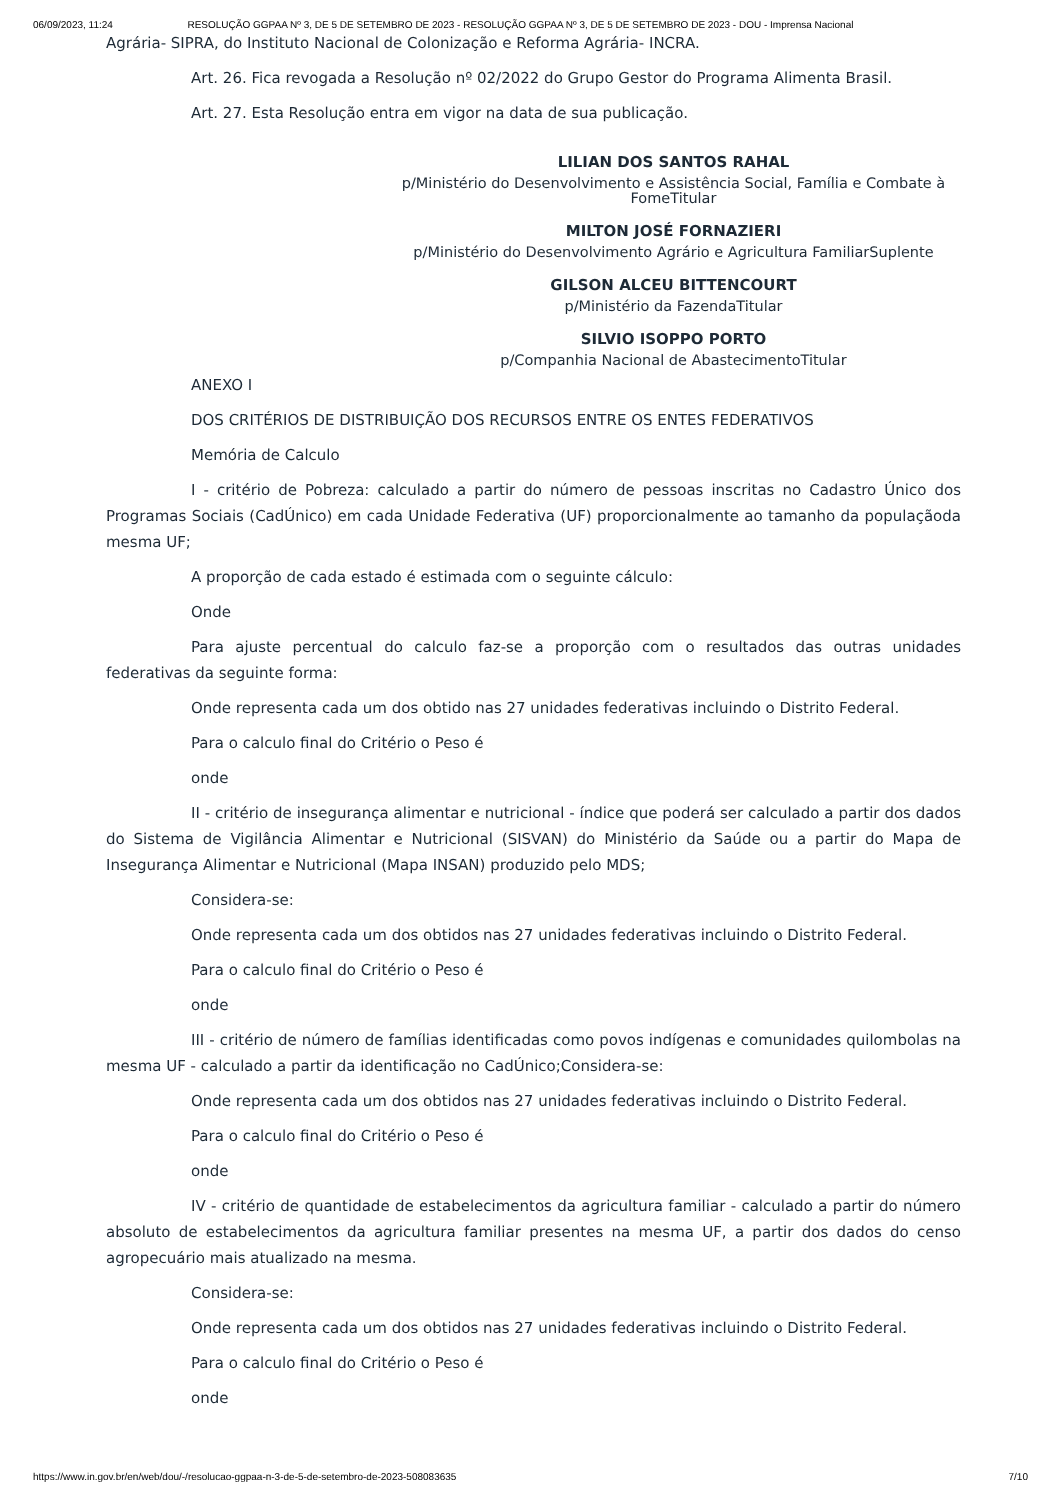06/09/2023, 11:24 RESOLUÇÃO GGPAA Nº 3, DE 5 DE SETEMBRO DE 2023 - RESOLUÇÃO GGPAA Nº 3, DE 5 DE SETEMBRO DE 2023 - DOU - Imprensa Nacional
Agrária- SIPRA, do Instituto Nacional de Colonização e Reforma Agrária- INCRA.
Art. 26. Fica revogada a Resolução nº 02/2022 do Grupo Gestor do Programa Alimenta Brasil.
Art. 27. Esta Resolução entra em vigor na data de sua publicação.
LILIAN DOS SANTOS RAHAL
p/Ministério do Desenvolvimento e Assistência Social, Família e Combate à FomeTitular
MILTON JOSÉ FORNAZIERI
p/Ministério do Desenvolvimento Agrário e Agricultura FamiliarSuplente
GILSON ALCEU BITTENCOURT
p/Ministério da FazendaTitular
SILVIO ISOPPO PORTO
p/Companhia Nacional de AbastecimentoTitular
ANEXO I
DOS CRITÉRIOS DE DISTRIBUIÇÃO DOS RECURSOS ENTRE OS ENTES FEDERATIVOS
Memória de Calculo
I - critério de Pobreza: calculado a partir do número de pessoas inscritas no Cadastro Único dos Programas Sociais (CadÚnico) em cada Unidade Federativa (UF) proporcionalmente ao tamanho da populaçãoda mesma UF;
A proporção de cada estado é estimada com o seguinte cálculo:
Onde
Para ajuste percentual do calculo faz-se a proporção com o resultados das outras unidades federativas da seguinte forma:
Onde representa cada um dos obtido nas 27 unidades federativas incluindo o Distrito Federal.
Para o calculo final do Critério o Peso é
onde
II - critério de insegurança alimentar e nutricional - índice que poderá ser calculado a partir dos dados do Sistema de Vigilância Alimentar e Nutricional (SISVAN) do Ministério da Saúde ou a partir do Mapa de Insegurança Alimentar e Nutricional (Mapa INSAN) produzido pelo MDS;
Considera-se:
Onde representa cada um dos obtidos nas 27 unidades federativas incluindo o Distrito Federal.
Para o calculo final do Critério o Peso é
onde
III - critério de número de famílias identificadas como povos indígenas e comunidades quilombolas na mesma UF - calculado a partir da identificação no CadÚnico;Considera-se:
Onde representa cada um dos obtidos nas 27 unidades federativas incluindo o Distrito Federal.
Para o calculo final do Critério o Peso é
onde
IV - critério de quantidade de estabelecimentos da agricultura familiar - calculado a partir do número absoluto de estabelecimentos da agricultura familiar presentes na mesma UF, a partir dos dados do censo agropecuário mais atualizado na mesma.
Considera-se:
Onde representa cada um dos obtidos nas 27 unidades federativas incluindo o Distrito Federal.
Para o calculo final do Critério o Peso é
onde
https://www.in.gov.br/en/web/dou/-/resolucao-ggpaa-n-3-de-5-de-setembro-de-2023-508083635 7/10